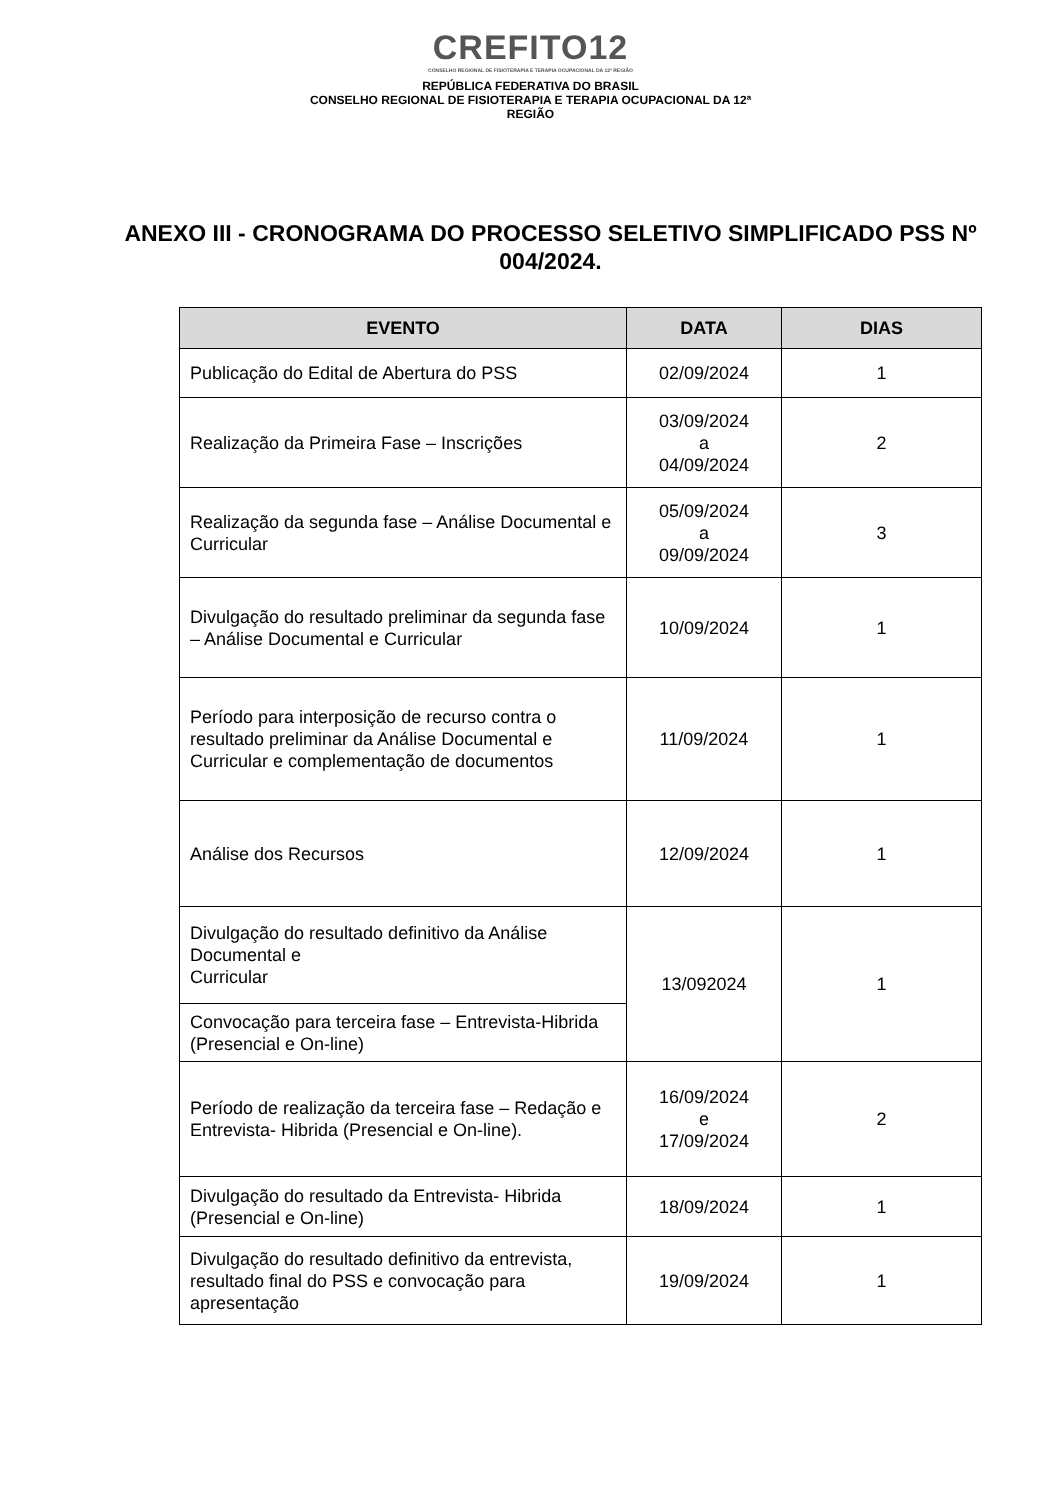CREFITO12
CONSELHO REGIONAL DE FISIOTERAPIA E TERAPIA OCUPACIONAL DA 12ª REGIÃO
REPÚBLICA FEDERATIVA DO BRASIL
CONSELHO REGIONAL DE FISIOTERAPIA E TERAPIA OCUPACIONAL DA 12ª
REGIÃO
ANEXO III - CRONOGRAMA DO PROCESSO SELETIVO SIMPLIFICADO PSS Nº 004/2024.
| EVENTO | DATA | DIAS |
| --- | --- | --- |
| Publicação do Edital de Abertura do PSS | 02/09/2024 | 1 |
| Realização da Primeira Fase – Inscrições | 03/09/2024 a 04/09/2024 | 2 |
| Realização da segunda fase – Análise Documental e Curricular | 05/09/2024 a 09/09/2024 | 3 |
| Divulgação do resultado preliminar da segunda fase – Análise Documental e Curricular | 10/09/2024 | 1 |
| Período para interposição de recurso contra o resultado preliminar da Análise Documental e Curricular e complementação de documentos | 11/09/2024 | 1 |
| Análise dos Recursos | 12/09/2024 | 1 |
| Divulgação do resultado definitivo da Análise Documental e Curricular | 13/092024 | 1 |
| Convocação para terceira fase – Entrevista-Hibrida (Presencial e On-line) | | |
| Período de realização da terceira fase – Redação e Entrevista- Hibrida (Presencial e On-line). | 16/09/2024 e 17/09/2024 | 2 |
| Divulgação do resultado da Entrevista- Hibrida (Presencial e On-line) | 18/09/2024 | 1 |
| Divulgação do resultado definitivo da entrevista, resultado final do PSS e convocação para apresentação | 19/09/2024 | 1 |